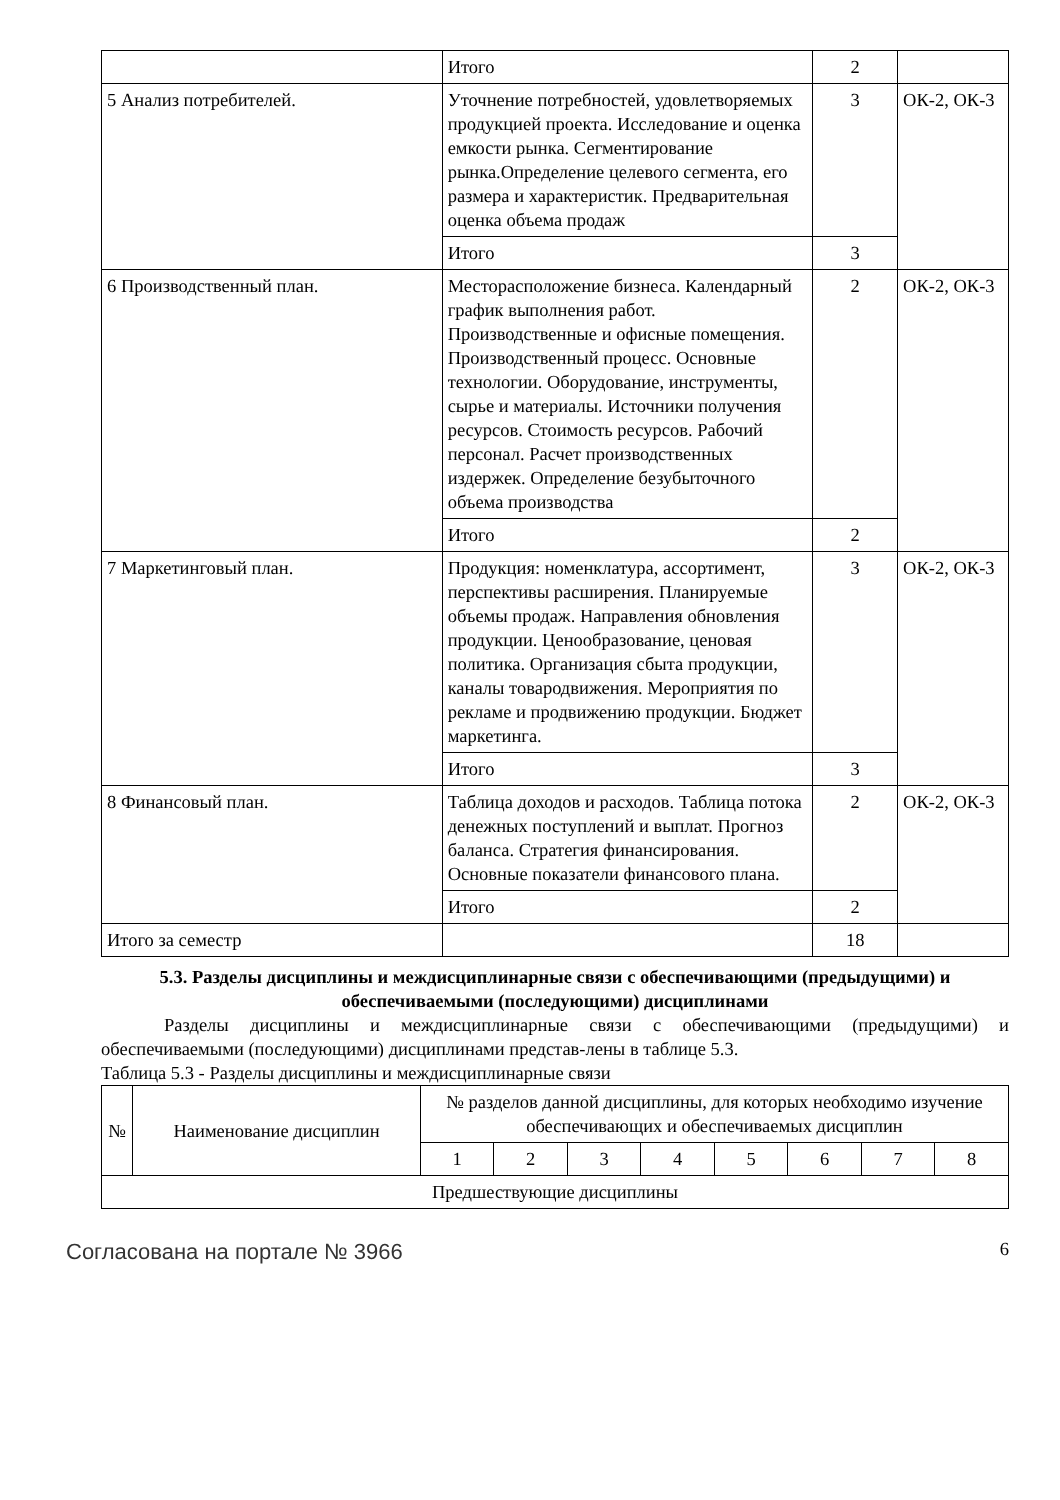| | Итого | 2 | |
| 5 Анализ потребителей. | Уточнение потребностей, удовлетворяемых продукцией проекта. Исследование и оценка емкости рынка. Сегментирование рынка.Определение целевого сегмента, его размера и характеристик. Предварительная оценка объема продаж | 3 | ОК-2, ОК-3 |
| | Итого | 3 | |
| 6 Производственный план. | Месторасположение бизнеса. Календарный график выполнения работ. Производственные и офисные помещения. Производственный процесс. Основные технологии. Оборудование, инструменты, сырье и материалы. Источники получения ресурсов. Стоимость ресурсов. Рабочий персонал. Расчет производственных издержек. Определение безубыточного объема производства | 2 | ОК-2, ОК-3 |
| | Итого | 2 | |
| 7 Маркетинговый план. | Продукция: номенклатура, ассортимент, перспективы расширения. Планируемые объемы продаж. Направления обновления продукции. Ценообразование, ценовая политика. Организация сбыта продукции, каналы товародвижения. Мероприятия по рекламе и продвижению продукции. Бюджет маркетинга. | 3 | ОК-2, ОК-3 |
| | Итого | 3 | |
| 8 Финансовый план. | Таблица доходов и расходов. Таблица потока денежных поступлений и выплат. Прогноз баланса. Стратегия финансирования. Основные показатели финансового плана. | 2 | ОК-2, ОК-3 |
| | Итого | 2 | |
| Итого за семестр | | 18 | |
5.3. Разделы дисциплины и междисциплинарные связи с обеспечивающими (предыдущими) и обеспечиваемыми (последующими) дисциплинами
Разделы дисциплины и междисциплинарные связи с обеспечивающими (предыдущими) и обеспечиваемыми (последующими) дисциплинами представ-лены в таблице 5.3.
Таблица 5.3 - Разделы дисциплины и междисциплинарные связи
| № | Наименование дисциплин | № разделов данной дисциплины, для которых необходимо изучение обеспечивающих и обеспечиваемых дисциплин | | | | | | | |
| --- | --- | --- | --- | --- | --- | --- | --- | --- | --- |
| | | 1 | 2 | 3 | 4 | 5 | 6 | 7 | 8 |
| Предшествующие дисциплины | | | | | | | | | |
Согласована на портале № 3966 6